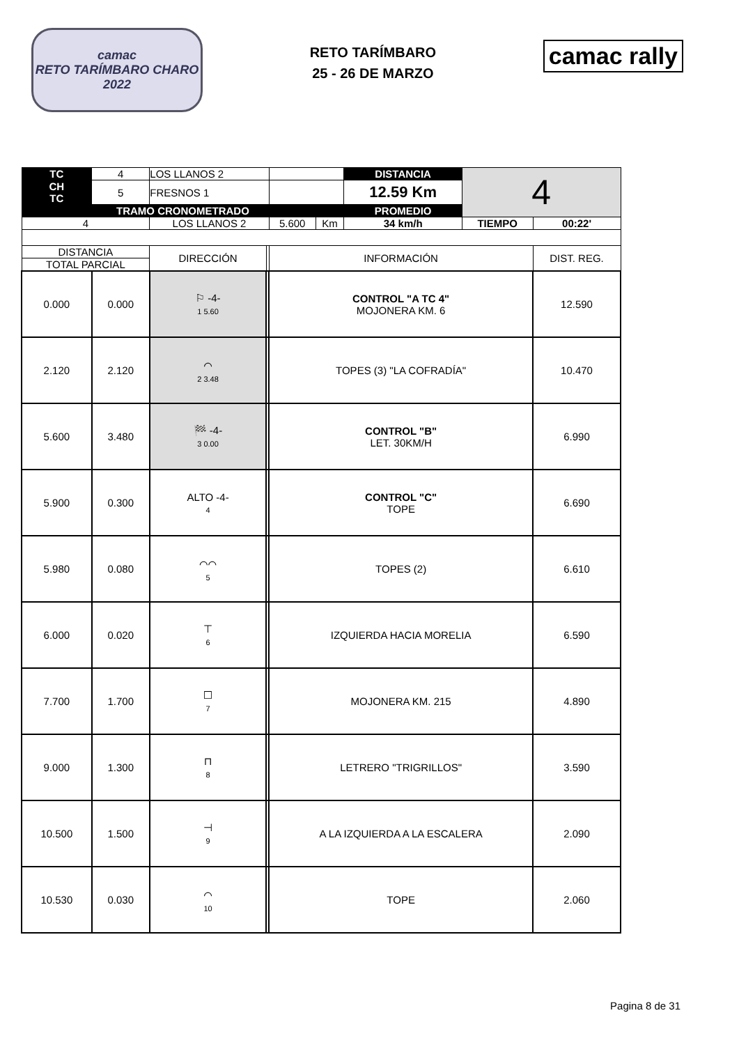camac
RETO TARÍMBARO CHARO
2022
RETO TARÍMBARO
25 - 26 DE MARZO
camac rally
| TC | 4 | LOS LLANOS 2 | | | | DISTANCIA | 4 | |
| CH TC | 5 | FRESNOS 1 | | | | 12.59 Km | | |
| TRAMO CRONOMETRADO | | | | | | PROMEDIO | | |
| 4 | | LOS LLANOS 2 | | 5.600 | Km | 34 km/h | TIEMPO | 00:22' |
| DISTANCIA | | DIRECCIÓN | | INFORMACIÓN | | | | DIST. REG. |
| TOTAL PARCIAL | | | | | | | | |
| 0.000 | 0.000 | ⚐ -4- 1 5.60 | | CONTROL "A TC 4" MOJONERA KM. 6 | | | | 12.590 |
| 2.120 | 2.120 | ⌒ 2 3.48 | | TOPES (3) "LA COFRADÍA" | | | | 10.470 |
| 5.600 | 3.480 | 🏁 -4- 3 0.00 | | CONTROL "B" LET. 30KM/H | | | | 6.990 |
| 5.900 | 0.300 | ALTO -4- 4 | | CONTROL "C" TOPE | | | | 6.690 |
| 5.980 | 0.080 | ⌒⌒ 5 | | TOPES (2) | | | | 6.610 |
| 6.000 | 0.020 | ⊤ 6 | | IZQUIERDA HACIA MORELIA | | | | 6.590 |
| 7.700 | 1.700 | ☐ 7 | | MOJONERA KM. 215 | | | | 4.890 |
| 9.000 | 1.300 | ⊓ 8 | | LETRERO "TRIGRILLOS" | | | | 3.590 |
| 10.500 | 1.500 | ⊣ 9 | | A LA IZQUIERDA A LA ESCALERA | | | | 2.090 |
| 10.530 | 0.030 | ⌒ 10 | | TOPE | | | | 2.060 |
Pagina 8 de 31